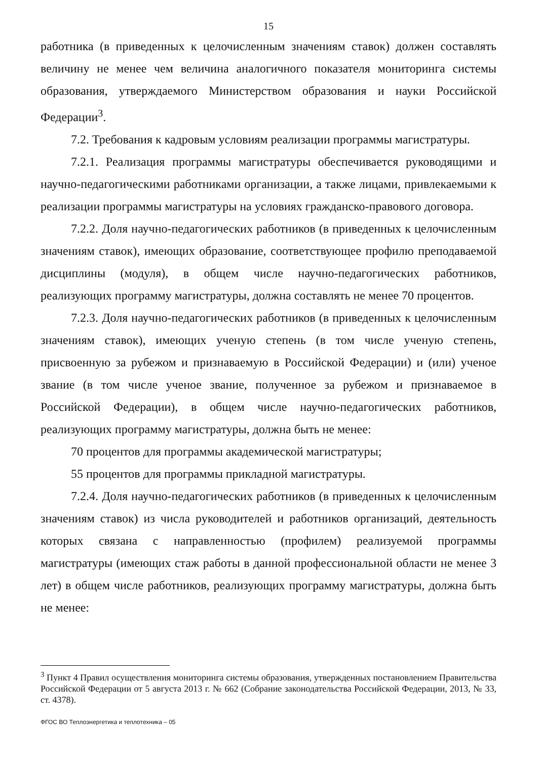15
работника (в приведенных к целочисленным значениям ставок) должен составлять величину не менее чем величина аналогичного показателя мониторинга системы образования, утверждаемого Министерством образования и науки Российской Федерации<sup>3</sup>.
7.2. Требования к кадровым условиям реализации программы магистратуры.
7.2.1. Реализация программы магистратуры обеспечивается руководящими и научно-педагогическими работниками организации, а также лицами, привлекаемыми к реализации программы магистратуры на условиях гражданско-правового договора.
7.2.2. Доля научно-педагогических работников (в приведенных к целочисленным значениям ставок), имеющих образование, соответствующее профилю преподаваемой дисциплины (модуля), в общем числе научно-педагогических работников, реализующих программу магистратуры, должна составлять не менее 70 процентов.
7.2.3. Доля научно-педагогических работников (в приведенных к целочисленным значениям ставок), имеющих ученую степень (в том числе ученую степень, присвоенную за рубежом и признаваемую в Российской Федерации) и (или) ученое звание (в том числе ученое звание, полученное за рубежом и признаваемое в Российской Федерации), в общем числе научно-педагогических работников, реализующих программу магистратуры, должна быть не менее:
70 процентов для программы академической магистратуры;
55 процентов для программы прикладной магистратуры.
7.2.4. Доля научно-педагогических работников (в приведенных к целочисленным значениям ставок) из числа руководителей и работников организаций, деятельность которых связана с направленностью (профилем) реализуемой программы магистратуры (имеющих стаж работы в данной профессиональной области не менее 3 лет) в общем числе работников, реализующих программу магистратуры, должна быть не менее:
<sup>3</sup> Пункт 4 Правил осуществления мониторинга системы образования, утвержденных постановлением Правительства Российской Федерации от 5 августа 2013 г. № 662 (Собрание законодательства Российской Федерации, 2013, № 33, ст. 4378).
ФГОС ВО Теплоэнергетика и теплотехника – 05